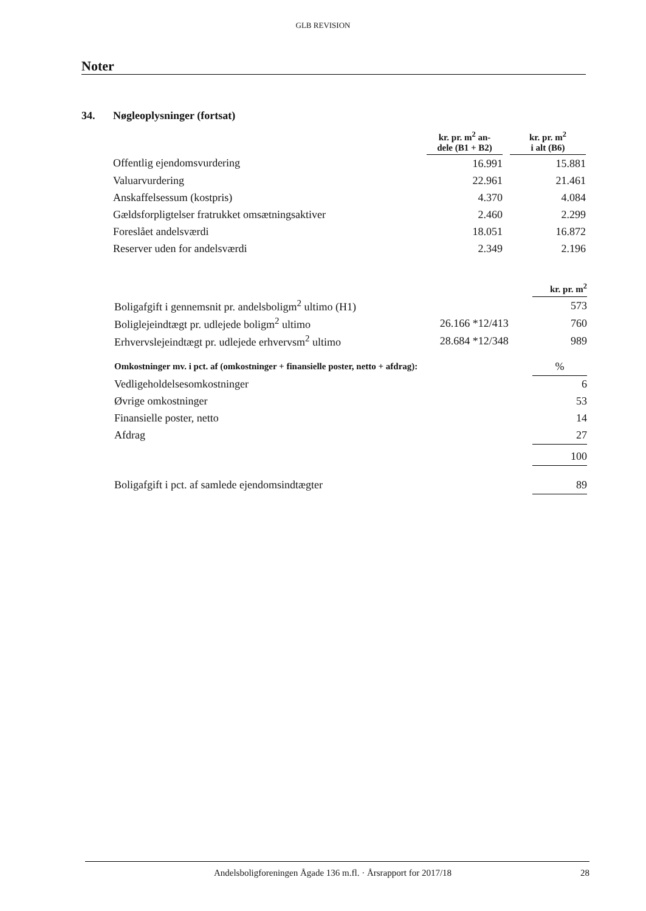GLB REVISION
Noter
34. Nøgleoplysninger (fortsat)
| | kr. pr. m<sup>2</sup> an- dele (B1 + B2) | | kr. pr. m<sup>2</sup> i alt (B6) |
| --- | --- | --- | --- |
| Offentlig ejendomsvurdering | 16.991 | | 15.881 |
| Valuarvurdering | 22.961 | | 21.461 |
| Anskaffelsessum (kostpris) | 4.370 | | 4.084 |
| Gældsforpligtelser fratrukket omsætningsaktiver | 2.460 | | 2.299 |
| Foreslået andelsværdi | 18.051 | | 16.872 |
| Reserver uden for andelsværdi | 2.349 | | 2.196 |
| | | kr. pr. m<sup>2</sup> |
| --- | --- | --- |
| Boligafgift i gennemsnit pr. andelsboligm<sup>2</sup> ultimo (H1) | | 573 |
| Boliglejeindtægt pr. udlejede boligm<sup>2</sup> ultimo | 26.166 *12/413 | 760 |
| Erhvervslejeindtægt pr. udlejede erhvervsm<sup>2</sup> ultimo | 28.684 *12/348 | 989 |
| Omkostninger mv. i pct. af (omkostninger + finansielle poster, netto + afdrag): | | % |
| Vedligeholdelsesomkostninger | | 6 |
| Øvrige omkostninger | | 53 |
| Finansielle poster, netto | | 14 |
| Afdrag | | 27 |
| | | 100 |
| Boligafgift i pct. af samlede ejendomsindtægter | | 89 |
Andelsboligforeningen Ågade 136 m.fl. · Årsrapport for 2017/18
28